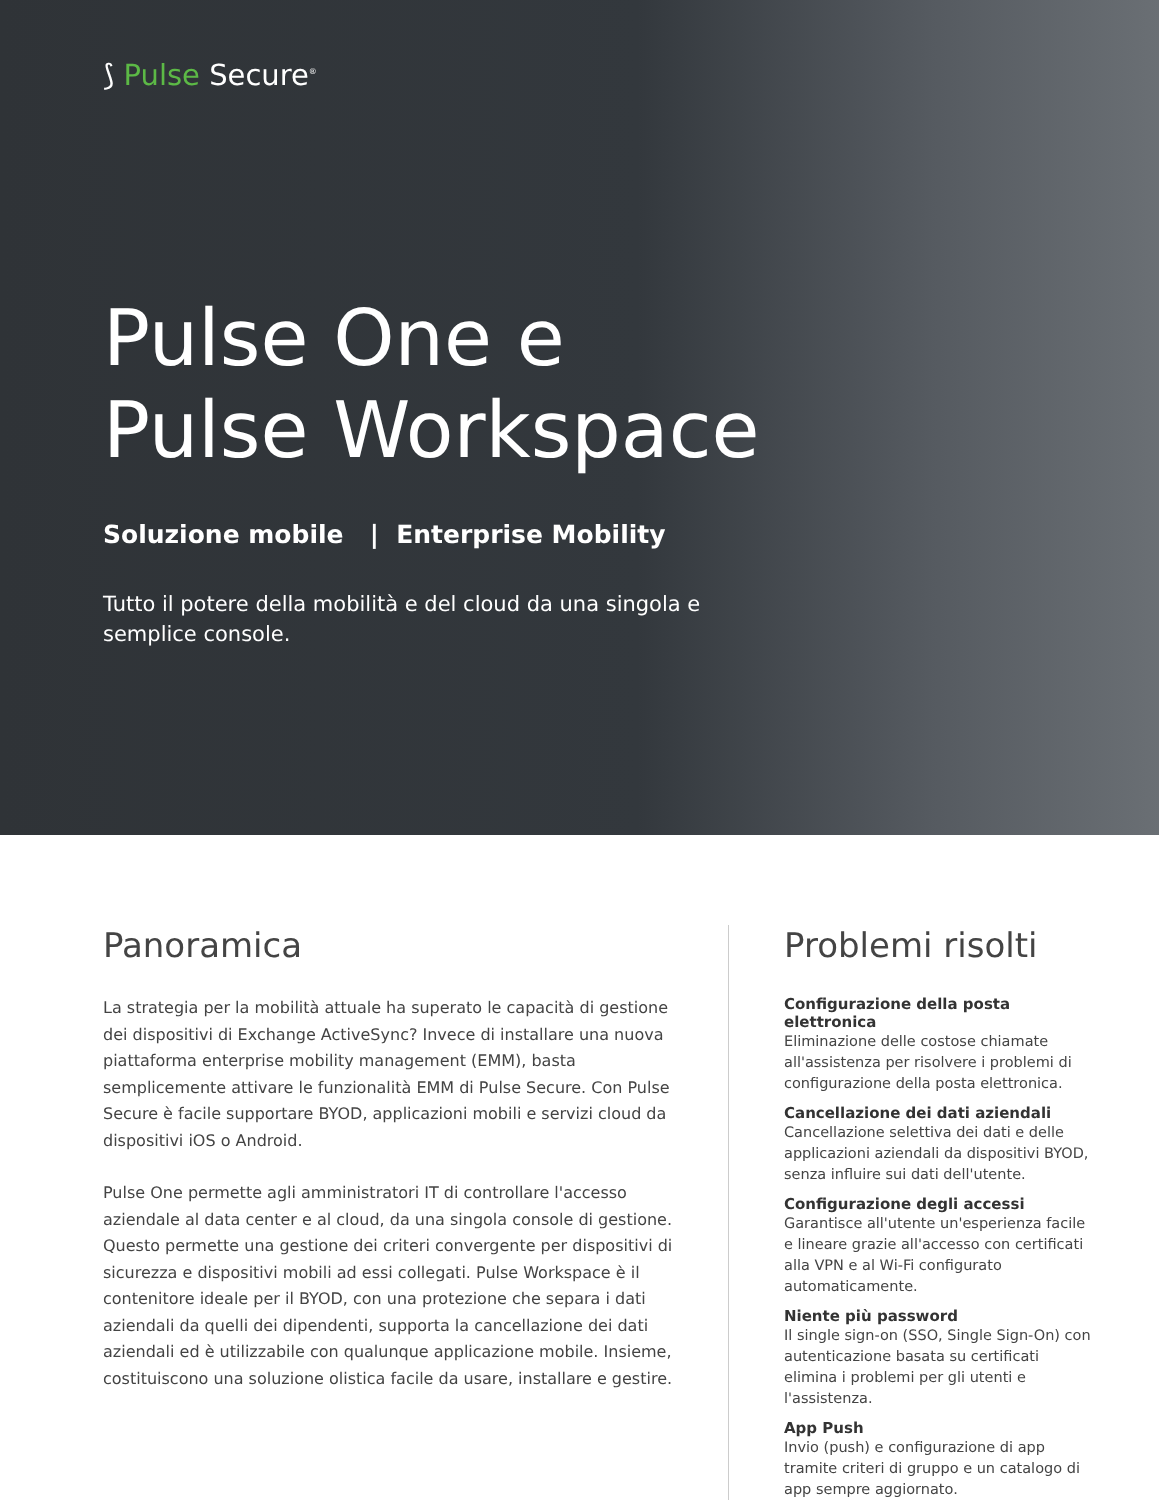⟆ Pulse Secure<sup>®</sup>
Pulse One e
Pulse Workspace
Soluzione mobile | Enterprise Mobility
Tutto il potere della mobilità e del cloud da una singola e semplice console.
Panoramica
La strategia per la mobilità attuale ha superato le capacità di gestione dei dispositivi di Exchange ActiveSync? Invece di installare una nuova piattaforma enterprise mobility management (EMM), basta semplicemente attivare le funzionalità EMM di Pulse Secure. Con Pulse Secure è facile supportare BYOD, applicazioni mobili e servizi cloud da dispositivi iOS o Android.
Pulse One permette agli amministratori IT di controllare l'accesso aziendale al data center e al cloud, da una singola console di gestione. Questo permette una gestione dei criteri convergente per dispositivi di sicurezza e dispositivi mobili ad essi collegati. Pulse Workspace è il contenitore ideale per il BYOD, con una protezione che separa i dati aziendali da quelli dei dipendenti, supporta la cancellazione dei dati aziendali ed è utilizzabile con qualunque applicazione mobile. Insieme, costituiscono una soluzione olistica facile da usare, installare e gestire.
Problemi risolti
Configurazione della posta elettronica
Eliminazione delle costose chiamate all'assistenza per risolvere i problemi di configurazione della posta elettronica.
Cancellazione dei dati aziendali
Cancellazione selettiva dei dati e delle applicazioni aziendali da dispositivi BYOD, senza influire sui dati dell'utente.
Configurazione degli accessi
Garantisce all'utente un'esperienza facile e lineare grazie all'accesso con certificati alla VPN e al Wi-Fi configurato automaticamente.
Niente più password
Il single sign-on (SSO, Single Sign-On) con autenticazione basata su certificati elimina i problemi per gli utenti e l'assistenza.
App Push
Invio (push) e configurazione di app tramite criteri di gruppo e un catalogo di app sempre aggiornato.